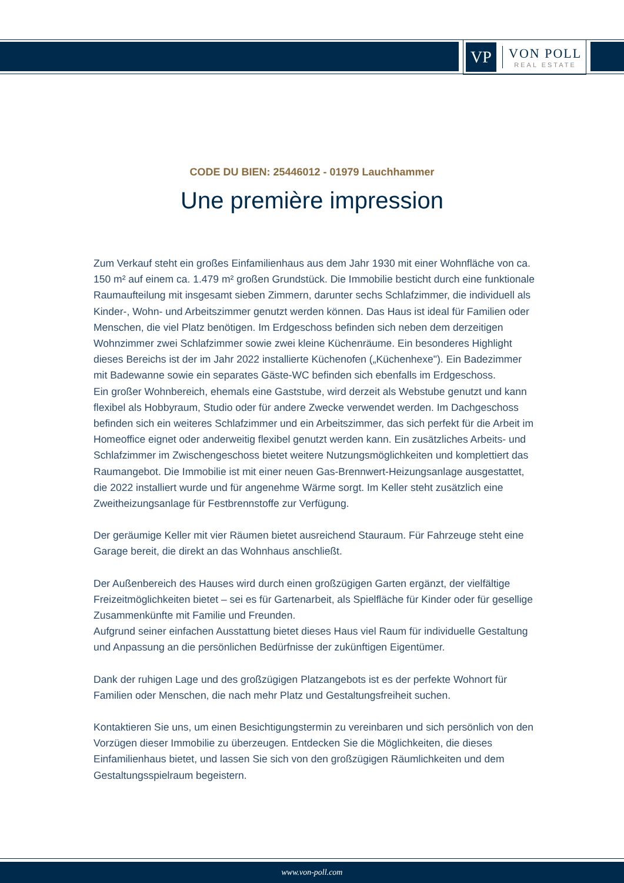VP
VON POLL
REAL ESTATE
CODE DU BIEN: 25446012 - 01979 Lauchhammer
Une première impression
Zum Verkauf steht ein großes Einfamilienhaus aus dem Jahr 1930 mit einer Wohnfläche von ca. 150 m² auf einem ca. 1.479 m² großen Grundstück. Die Immobilie besticht durch eine funktionale Raumaufteilung mit insgesamt sieben Zimmern, darunter sechs Schlafzimmer, die individuell als Kinder-, Wohn- und Arbeitszimmer genutzt werden können. Das Haus ist ideal für Familien oder Menschen, die viel Platz benötigen. Im Erdgeschoss befinden sich neben dem derzeitigen Wohnzimmer zwei Schlafzimmer sowie zwei kleine Küchenräume. Ein besonderes Highlight dieses Bereichs ist der im Jahr 2022 installierte Küchenofen („Küchenhexe"). Ein Badezimmer mit Badewanne sowie ein separates Gäste-WC befinden sich ebenfalls im Erdgeschoss.
Ein großer Wohnbereich, ehemals eine Gaststube, wird derzeit als Webstube genutzt und kann flexibel als Hobbyraum, Studio oder für andere Zwecke verwendet werden. Im Dachgeschoss befinden sich ein weiteres Schlafzimmer und ein Arbeitszimmer, das sich perfekt für die Arbeit im Homeoffice eignet oder anderweitig flexibel genutzt werden kann. Ein zusätzliches Arbeits- und Schlafzimmer im Zwischengeschoss bietet weitere Nutzungsmöglichkeiten und komplettiert das Raumangebot. Die Immobilie ist mit einer neuen Gas-Brennwert-Heizungsanlage ausgestattet, die 2022 installiert wurde und für angenehme Wärme sorgt. Im Keller steht zusätzlich eine Zweitheizungsanlage für Festbrennstoffe zur Verfügung.
Der geräumige Keller mit vier Räumen bietet ausreichend Stauraum. Für Fahrzeuge steht eine Garage bereit, die direkt an das Wohnhaus anschließt.
Der Außenbereich des Hauses wird durch einen großzügigen Garten ergänzt, der vielfältige Freizeitmöglichkeiten bietet – sei es für Gartenarbeit, als Spielfläche für Kinder oder für gesellige Zusammenkünfte mit Familie und Freunden.
Aufgrund seiner einfachen Ausstattung bietet dieses Haus viel Raum für individuelle Gestaltung und Anpassung an die persönlichen Bedürfnisse der zukünftigen Eigentümer.
Dank der ruhigen Lage und des großzügigen Platzangebots ist es der perfekte Wohnort für Familien oder Menschen, die nach mehr Platz und Gestaltungsfreiheit suchen.
Kontaktieren Sie uns, um einen Besichtigungstermin zu vereinbaren und sich persönlich von den Vorzügen dieser Immobilie zu überzeugen. Entdecken Sie die Möglichkeiten, die dieses Einfamilienhaus bietet, und lassen Sie sich von den großzügigen Räumlichkeiten und dem Gestaltungsspielraum begeistern.
www.von-poll.com